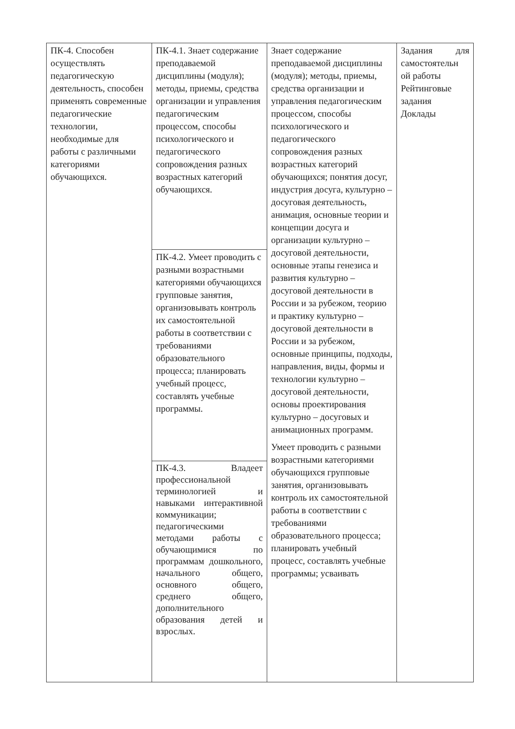| ПК-4. Способен осуществлять педагогическую деятельность, способен применять современные педагогические технологии, необходимые для работы с различными категориями обучающихся. | ПК-4.1. Знает содержание преподаваемой дисциплины (модуля); методы, приемы, средства организации и управления педагогическим процессом, способы психологического и педагогического сопровождения разных возрастных категорий обучающихся. | Знает содержание преподаваемой дисциплины (модуля); методы, приемы, средства организации и управления педагогическим процессом, способы психологического и педагогического сопровождения разных возрастных категорий обучающихся; понятия досуг, индустрия досуга, культурно – досуговая деятельность, анимация, основные теории и концепции досуга и организации культурно – досуговой деятельности, основные этапы генезиса и развития культурно – досуговой деятельности в России и за рубежом, теорию и практику культурно – досуговой деятельности в России и за рубежом, основные принципы, подходы, направления, виды, формы и технологии культурно – досуговой деятельности, основы проектирования культурно – досуговых и анимационных программ. Умеет проводить с разными возрастными категориями обучающихся групповые занятия, организовывать контроль их самостоятельной работы в соответствии с требованиями образовательного процесса; планировать учебный процесс, составлять учебные программы; усваивать | Задания для самостоятельн ой работы Рейтинговые задания Доклады |
| | ПК-4.2. Умеет проводить с разными возрастными категориями обучающихся групповые занятия, организовывать контроль их самостоятельной работы в соответствии с требованиями образовательного процесса; планировать учебный процесс, составлять учебные программы. | | |
| | ПК-4.3. Владеет профессиональной терминологией и навыками интерактивной коммуникации; педагогическими методами работы с обучающимися по программам дошкольного, начального общего, основного общего, среднего общего, дополнительного образования детей и взрослых. | | |